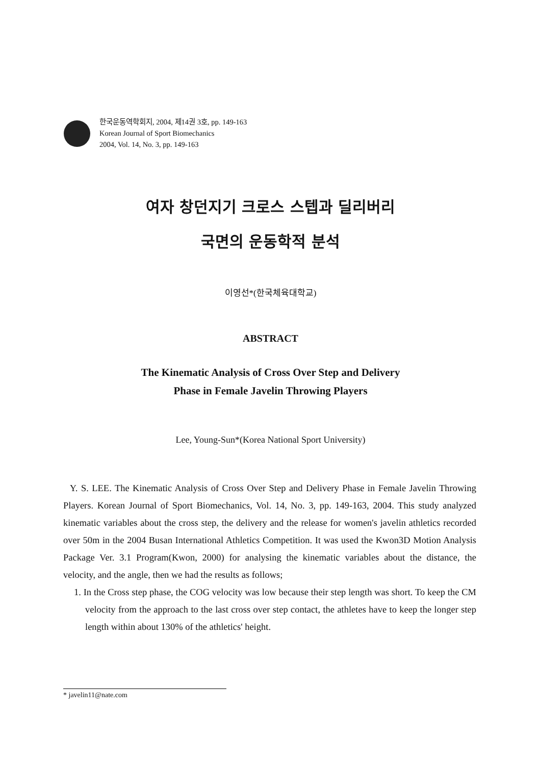한국운동역학회지, 2004, 제14권 3호, pp. 149-163
Korean Journal of Sport Biomechanics
2004, Vol. 14, No. 3, pp. 149-163
여자 창던지기 크로스 스텝과 딜리버리
국면의 운동학적 분석
이영선*(한국체육대학교)
ABSTRACT
The Kinematic Analysis of Cross Over Step and Delivery
Phase in Female Javelin Throwing Players
Lee, Young-Sun*(Korea National Sport University)
Y. S. LEE. The Kinematic Analysis of Cross Over Step and Delivery Phase in Female Javelin Throwing Players. Korean Journal of Sport Biomechanics, Vol. 14, No. 3, pp. 149-163, 2004. This study analyzed kinematic variables about the cross step, the delivery and the release for women's javelin athletics recorded over 50m in the 2004 Busan International Athletics Competition. It was used the Kwon3D Motion Analysis Package Ver. 3.1 Program(Kwon, 2000) for analysing the kinematic variables about the distance, the velocity, and the angle, then we had the results as follows;
1. In the Cross step phase, the COG velocity was low because their step length was short. To keep the CM velocity from the approach to the last cross over step contact, the athletes have to keep the longer step length within about 130% of the athletics' height.
* javelin11@nate.com